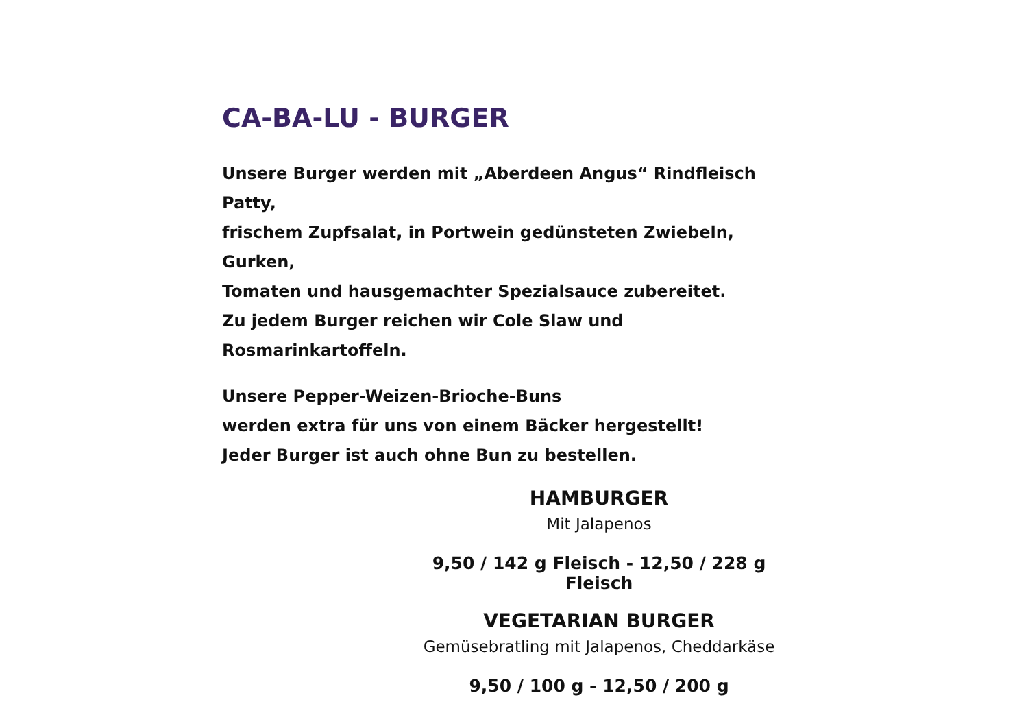CA-BA-LU - BURGER
Unsere Burger werden mit „Aberdeen Angus“ Rindfleisch Patty,
frischem Zupfsalat, in Portwein gedünsteten Zwiebeln, Gurken,
Tomaten und hausgemachter Spezialsauce zubereitet.
Zu jedem Burger reichen wir Cole Slaw und Rosmarinkartoffeln.
Unsere Pepper-Weizen-Brioche-Buns
werden extra für uns von einem Bäcker hergestellt!
Jeder Burger ist auch ohne Bun zu bestellen.
HAMBURGER
Mit Jalapenos
9,50 / 142 g Fleisch - 12,50 / 228 g Fleisch
VEGETARIAN BURGER
Gemüsebratling mit Jalapenos, Cheddarkäse
9,50 / 100 g - 12,50 / 200 g